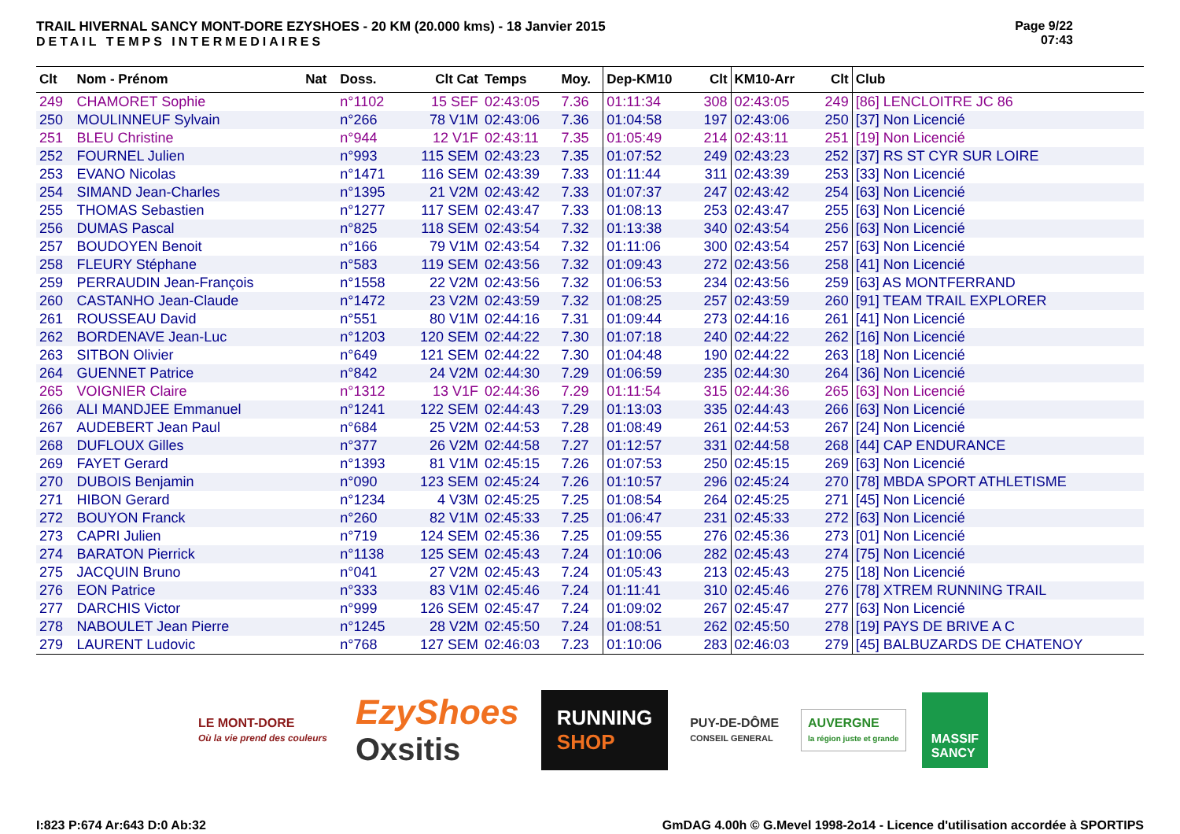TRAIL HIVERNAL SANCY MONT-DORE EZYSHOES - 20 KM (20.000 kms) - 18 Janvier 2015
DETAIL TEMPS INTERMEDIAIRES
Page 9/22
07:43
| Clt | Nom - Prénom | Nat | Doss. | Clt Cat | Temps | Moy. | Dep-KM10 | Clt | KM10-Arr | Clt | Club |
| --- | --- | --- | --- | --- | --- | --- | --- | --- | --- | --- | --- |
| 249 | CHAMORET Sophie | | n°1102 | 15 SEF | 02:43:05 | 7.36 | 01:11:34 | 308 | 02:43:05 | 249 | [86] LENCLOITRE JC 86 |
| 250 | MOULINNEUF Sylvain | | n°266 | 78 V1M | 02:43:06 | 7.36 | 01:04:58 | 197 | 02:43:06 | 250 | [37] Non Licencié |
| 251 | BLEU Christine | | n°944 | 12 V1F | 02:43:11 | 7.35 | 01:05:49 | 214 | 02:43:11 | 251 | [19] Non Licencié |
| 252 | FOURNEL Julien | | n°993 | 115 SEM | 02:43:23 | 7.35 | 01:07:52 | 249 | 02:43:23 | 252 | [37] RS ST CYR SUR LOIRE |
| 253 | EVANO Nicolas | | n°1471 | 116 SEM | 02:43:39 | 7.33 | 01:11:44 | 311 | 02:43:39 | 253 | [33] Non Licencié |
| 254 | SIMAND Jean-Charles | | n°1395 | 21 V2M | 02:43:42 | 7.33 | 01:07:37 | 247 | 02:43:42 | 254 | [63] Non Licencié |
| 255 | THOMAS Sebastien | | n°1277 | 117 SEM | 02:43:47 | 7.33 | 01:08:13 | 253 | 02:43:47 | 255 | [63] Non Licencié |
| 256 | DUMAS Pascal | | n°825 | 118 SEM | 02:43:54 | 7.32 | 01:13:38 | 340 | 02:43:54 | 256 | [63] Non Licencié |
| 257 | BOUDOYEN Benoit | | n°166 | 79 V1M | 02:43:54 | 7.32 | 01:11:06 | 300 | 02:43:54 | 257 | [63] Non Licencié |
| 258 | FLEURY Stéphane | | n°583 | 119 SEM | 02:43:56 | 7.32 | 01:09:43 | 272 | 02:43:56 | 258 | [41] Non Licencié |
| 259 | PERRAUDIN Jean-François | | n°1558 | 22 V2M | 02:43:56 | 7.32 | 01:06:53 | 234 | 02:43:56 | 259 | [63] AS MONTFERRAND |
| 260 | CASTANHO Jean-Claude | | n°1472 | 23 V2M | 02:43:59 | 7.32 | 01:08:25 | 257 | 02:43:59 | 260 | [91] TEAM TRAIL EXPLORER |
| 261 | ROUSSEAU David | | n°551 | 80 V1M | 02:44:16 | 7.31 | 01:09:44 | 273 | 02:44:16 | 261 | [41] Non Licencié |
| 262 | BORDENAVE Jean-Luc | | n°1203 | 120 SEM | 02:44:22 | 7.30 | 01:07:18 | 240 | 02:44:22 | 262 | [16] Non Licencié |
| 263 | SITBON Olivier | | n°649 | 121 SEM | 02:44:22 | 7.30 | 01:04:48 | 190 | 02:44:22 | 263 | [18] Non Licencié |
| 264 | GUENNET Patrice | | n°842 | 24 V2M | 02:44:30 | 7.29 | 01:06:59 | 235 | 02:44:30 | 264 | [36] Non Licencié |
| 265 | VOIGNIER Claire | | n°1312 | 13 V1F | 02:44:36 | 7.29 | 01:11:54 | 315 | 02:44:36 | 265 | [63] Non Licencié |
| 266 | ALI MANDJEE Emmanuel | | n°1241 | 122 SEM | 02:44:43 | 7.29 | 01:13:03 | 335 | 02:44:43 | 266 | [63] Non Licencié |
| 267 | AUDEBERT Jean Paul | | n°684 | 25 V2M | 02:44:53 | 7.28 | 01:08:49 | 261 | 02:44:53 | 267 | [24] Non Licencié |
| 268 | DUFLOUX Gilles | | n°377 | 26 V2M | 02:44:58 | 7.27 | 01:12:57 | 331 | 02:44:58 | 268 | [44] CAP ENDURANCE |
| 269 | FAYET Gerard | | n°1393 | 81 V1M | 02:45:15 | 7.26 | 01:07:53 | 250 | 02:45:15 | 269 | [63] Non Licencié |
| 270 | DUBOIS Benjamin | | n°090 | 123 SEM | 02:45:24 | 7.26 | 01:10:57 | 296 | 02:45:24 | 270 | [78] MBDA SPORT ATHLETISME |
| 271 | HIBON Gerard | | n°1234 | 4 V3M | 02:45:25 | 7.25 | 01:08:54 | 264 | 02:45:25 | 271 | [45] Non Licencié |
| 272 | BOUYON Franck | | n°260 | 82 V1M | 02:45:33 | 7.25 | 01:06:47 | 231 | 02:45:33 | 272 | [63] Non Licencié |
| 273 | CAPRI Julien | | n°719 | 124 SEM | 02:45:36 | 7.25 | 01:09:55 | 276 | 02:45:36 | 273 | [01] Non Licencié |
| 274 | BARATON Pierrick | | n°1138 | 125 SEM | 02:45:43 | 7.24 | 01:10:06 | 282 | 02:45:43 | 274 | [75] Non Licencié |
| 275 | JACQUIN Bruno | | n°041 | 27 V2M | 02:45:43 | 7.24 | 01:05:43 | 213 | 02:45:43 | 275 | [18] Non Licencié |
| 276 | EON Patrice | | n°333 | 83 V1M | 02:45:46 | 7.24 | 01:11:41 | 310 | 02:45:46 | 276 | [78] XTREM RUNNING TRAIL |
| 277 | DARCHIS Victor | | n°999 | 126 SEM | 02:45:47 | 7.24 | 01:09:02 | 267 | 02:45:47 | 277 | [63] Non Licencié |
| 278 | NABOULET Jean Pierre | | n°1245 | 28 V2M | 02:45:50 | 7.24 | 01:08:51 | 262 | 02:45:50 | 278 | [19] PAYS DE BRIVE A C |
| 279 | LAURENT Ludovic | | n°768 | 127 SEM | 02:46:03 | 7.23 | 01:10:06 | 283 | 02:46:03 | 279 | [45] BALBUZARDS DE CHATENOY |
LE MONT-DORE
Où la vie prend des couleurs
EzyShoes
Oxsitis
RUNNING
SHOP
PUY-DE-DÔME
CONSEIL GENERAL
AUVERGNE
la région juste et grande
MASSIF
SANCY
I:823 P:674 Ar:643 D:0 Ab:32 GmDAG 4.00h © G.Mevel 1998-2o14 - Licence d'utilisation accordée à SPORTIPS